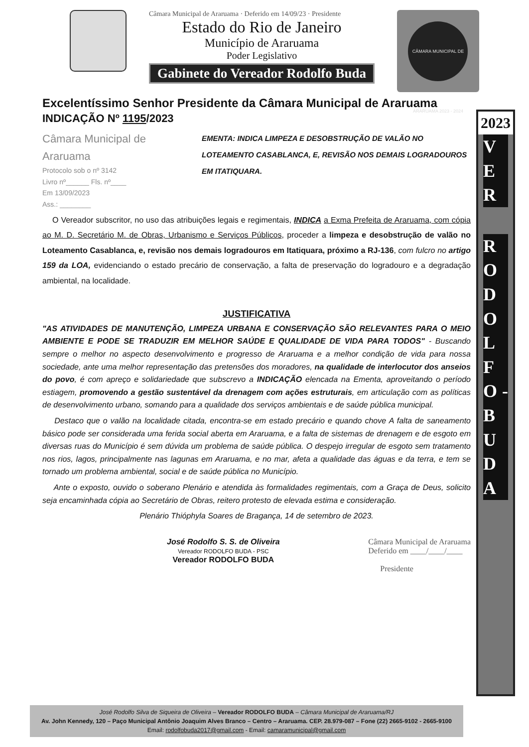Câmara Municipal de Araruama · Deferido em 14/09/23 · Presidente
Estado do Rio de Janeiro
Município de Araruama
Poder Legislativo
Gabinete do Vereador Rodolfo Buda
CÂMARA MUNICIPAL DE ARARUAMA 2023 - 2024
2023
V E R
R O D O L F O - B U D A
Excelentíssimo Senhor Presidente da Câmara Municipal de Araruama
INDICAÇÃO Nº 1195/2023
Câmara Municipal de Araruama
Protocolo sob o nº 3142
Livro nº______ Fls. nº____
Em 13/09/2023
Ass.: ________
EMENTA: INDICA LIMPEZA E DESOBSTRUÇÃO DE VALÃO NO LOTEAMENTO CASABLANCA, E, REVISÃO NOS DEMAIS LOGRADOUROS EM ITATIQUARA.
O Vereador subscritor, no uso das atribuições legais e regimentais, INDICA a Exma Prefeita de Araruama, com cópia ao M. D. Secretário M. de Obras, Urbanismo e Serviços Públicos, proceder a limpeza e desobstrução de valão no Loteamento Casablanca, e, revisão nos demais logradouros em Itatiquara, próximo a RJ-136, com fulcro no artigo 159 da LOA, evidenciando o estado precário de conservação, a falta de preservação do logradouro e a degradação ambiental, na localidade.
JUSTIFICATIVA
"AS ATIVIDADES DE MANUTENÇÃO, LIMPEZA URBANA E CONSERVAÇÃO SÃO RELEVANTES PARA O MEIO AMBIENTE E PODE SE TRADUZIR EM MELHOR SAÚDE E QUALIDADE DE VIDA PARA TODOS" - Buscando sempre o melhor no aspecto desenvolvimento e progresso de Araruama e a melhor condição de vida para nossa sociedade, ante uma melhor representação das pretensões dos moradores, na qualidade de interlocutor dos anseios do povo, é com apreço e solidariedade que subscrevo a INDICAÇÃO elencada na Ementa, aproveitando o período estiagem, promovendo a gestão sustentável da drenagem com ações estruturais, em articulação com as políticas de desenvolvimento urbano, somando para a qualidade dos serviços ambientais e de saúde pública municipal.
Destaco que o valão na localidade citada, encontra-se em estado precário e quando chove A falta de saneamento básico pode ser considerada uma ferida social aberta em Araruama, e a falta de sistemas de drenagem e de esgoto em diversas ruas do Município é sem dúvida um problema de saúde pública. O despejo irregular de esgoto sem tratamento nos rios, lagos, principalmente nas lagunas em Araruama, e no mar, afeta a qualidade das águas e da terra, e tem se tornado um problema ambiental, social e de saúde pública no Município.
Ante o exposto, ouvido o soberano Plenário e atendida às formalidades regimentais, com a Graça de Deus, solicito seja encaminhada cópia ao Secretário de Obras, reitero protesto de elevada estima e consideração.
Plenário Thióphyla Soares de Bragança, 14 de setembro de 2023.
José Rodolfo S. S. de Oliveira
Vereador RODOLFO BUDA - PSC
Vereador RODOLFO BUDA
Câmara Municipal de Araruama
Deferido em ____/____/____
Presidente
José Rodolfo Silva de Siqueira de Oliveira – Vereador RODOLFO BUDA – Câmara Municipal de Araruama/RJ
Av. John Kennedy, 120 – Paço Municipal Antônio Joaquim Alves Branco – Centro – Araruama. CEP. 28.979-087 – Fone (22) 2665-9102 - 2665-9100
Email: rodolfobuda2017@gmail.com - Email: camaramunicipal@gmail.com